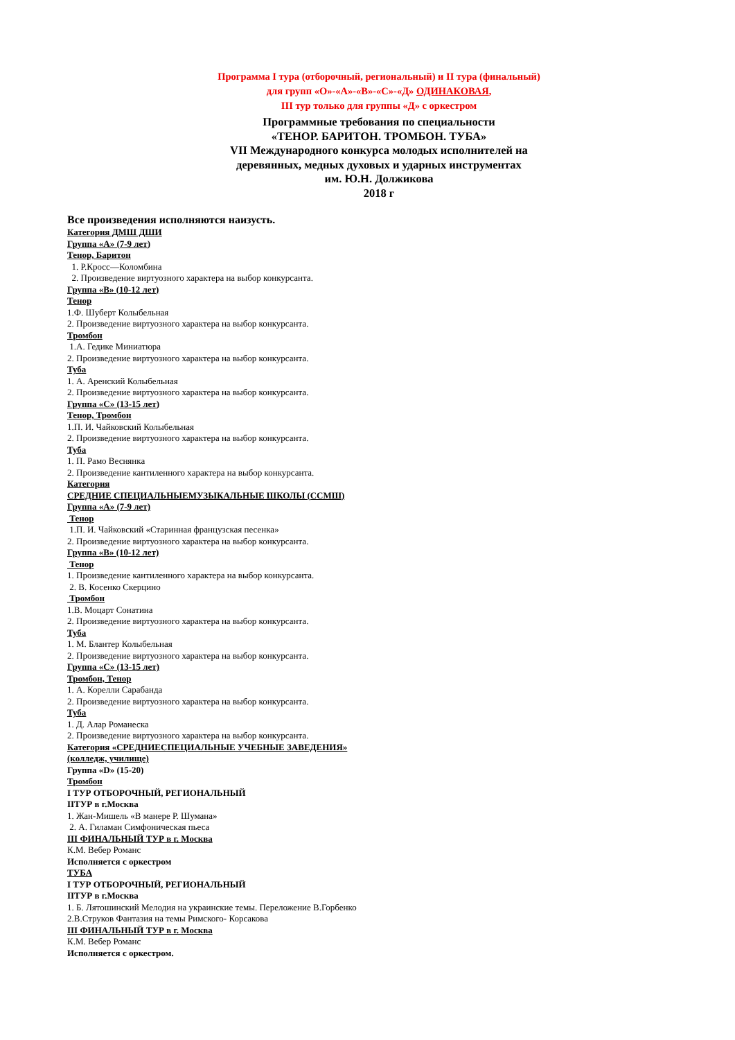Программа I тура (отборочный, региональный) и II тура (финальный)
для групп «О»-«А»-«В»-«С»-«Д» ОДИНАКОВАЯ,
III тур только для группы «Д» с оркестром
Программные требования по специальности
«ТЕНОР. БАРИТОН. ТРОМБОН. ТУБА»
VII Международного конкурса молодых исполнителей на
деревянных, медных духовых и ударных инструментах
им. Ю.Н. Должикова
2018 г
Все произведения исполняются наизусть.
Категория ДМШ ДШИ
Группа «А» (7-9 лет)
Тенор, Баритон
1. Р.Кросс—Коломбина
2. Произведение виртуозного характера на выбор конкурсанта.
Группа «В» (10-12 лет)
Тенор
1.Ф. Шуберт Колыбельная
2. Произведение виртуозного характера на выбор конкурсанта.
Тромбон
1.А. Гедике Миниатюра
2. Произведение виртуозного характера на выбор конкурсанта.
Туба
1. А. Аренский Колыбельная
2. Произведение виртуозного характера на выбор конкурсанта.
Группа «С» (13-15 лет)
Тенор, Тромбон
1.П. И. Чайковский Колыбельная
2. Произведение виртуозного характера на выбор конкурсанта.
Туба
1. П. Рамо Веснянка
2. Произведение кантиленного характера на выбор конкурсанта.
Категория
СРЕДНИЕ СПЕЦИАЛЬНЫЕМУЗЫКАЛЬНЫЕ ШКОЛЫ (ССМШ)
Группа «А» (7-9 лет)
Тенор
1.П. И. Чайковский «Старинная французская песенка»
2. Произведение виртуозного характера на выбор конкурсанта.
Группа «В» (10-12 лет)
Тенор
1. Произведение кантиленного характера на выбор конкурсанта.
2. В. Косенко Скерцино
Тромбон
1.В. Моцарт Сонатина
2. Произведение виртуозного характера на выбор конкурсанта.
Туба
1. М. Блантер Колыбельная
2. Произведение виртуозного характера на выбор конкурсанта.
Группа «С» (13-15 лет)
Тромбон, Тенор
1. А. Корелли Сарабанда
2. Произведение виртуозного характера на выбор конкурсанта.
Туба
1. Д. Алар Романеска
2. Произведение виртуозного характера на выбор конкурсанта.
Категория «СРЕДНИЕСПЕЦИАЛЬНЫЕ УЧЕБНЫЕ ЗАВЕДЕНИЯ»
(колледж, училище)
Группа «D» (15-20)
Тромбон
I ТУР ОТБОРОЧНЫЙ, РЕГИОНАЛЬНЫЙ
IIТУР в г.Москва
1. Жан-Мишель «В манере Р. Шумана»
2. А. Гиламан Симфоническая пьеса
III ФИНАЛЬНЫЙ ТУР в г. Москва
К.М. Вебер Романс
Исполняется с оркестром
ТУБА
I ТУР ОТБОРОЧНЫЙ, РЕГИОНАЛЬНЫЙ
IIТУР в г.Москва
1. Б. Лятошинский Мелодия на украинские темы. Переложение В.Горбенко
2.В.Струков Фантазия на темы Римского- Корсакова
III ФИНАЛЬНЫЙ ТУР в г. Москва
К.М. Вебер Романс
Исполняется с оркестром.